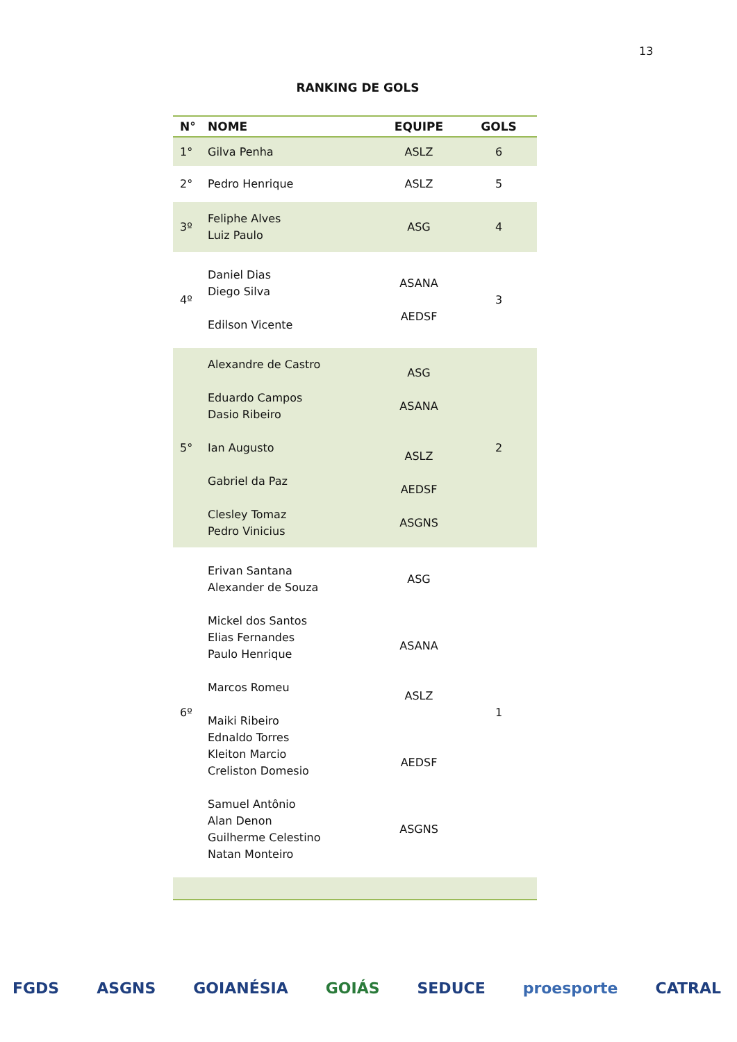13
RANKING DE GOLS
| N° | NOME | EQUIPE | GOLS |
| --- | --- | --- | --- |
| 1° | Gilva Penha | ASLZ | 6 |
| 2° | Pedro Henrique | ASLZ | 5 |
| 3º | Feliphe Alves Luiz Paulo | ASG | 4 |
| 4º | Daniel Dias Diego Silva Edilson Vicente | ASANA AEDSF | 3 |
| 5° | Alexandre de Castro Eduardo Campos Dasio Ribeiro Ian Augusto Gabriel da Paz Clesley Tomaz Pedro Vinicius | ASG ASANA ASLZ AEDSF ASGNS | 2 |
| 6º | Erivan Santana Alexander de Souza Mickel dos Santos Elias Fernandes Paulo Henrique Marcos Romeu Maiki Ribeiro Ednaldo Torres Kleiton Marcio Creliston Domesio Samuel Antônio Alan Denon Guilherme Celestino Natan Monteiro | ASG ASANA ASLZ AEDSF ASGNS | 1 |
FGDS ASGNS GOIANÉSIA GOIÁS SEDUCE proesporte CATRAL